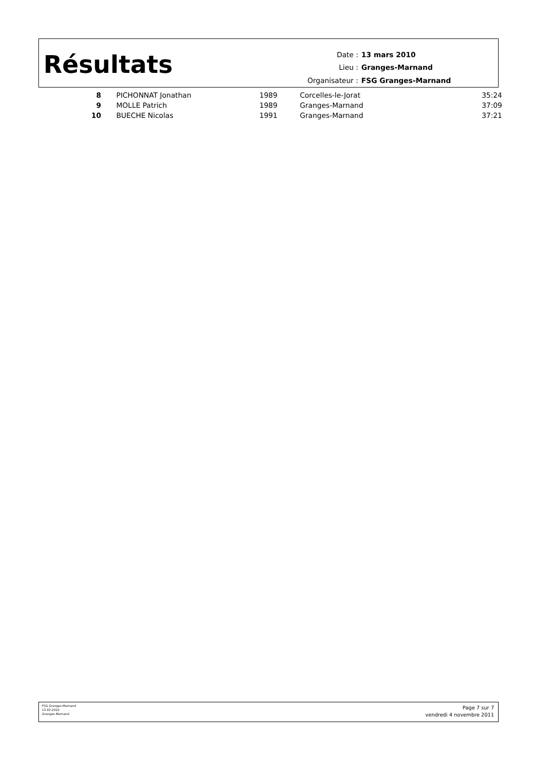Résultats
| Date : | 13 mars 2010 |
| Lieu : | Granges-Marnand |
| Organisateur : | FSG Granges-Marnand |
| 8 | | PICHONNAT Jonathan | 1989 | Corcelles-le-Jorat | 35:24 |
| 9 | | MOLLE Patrich | 1989 | Granges-Marnand | 37:09 |
| 10 | | BUECHE Nicolas | 1991 | Granges-Marnand | 37:21 |
FSG Granges-Marnand
13.03.2010
Granges-Marnand
Page 7 sur 7
vendredi 4 novembre 2011